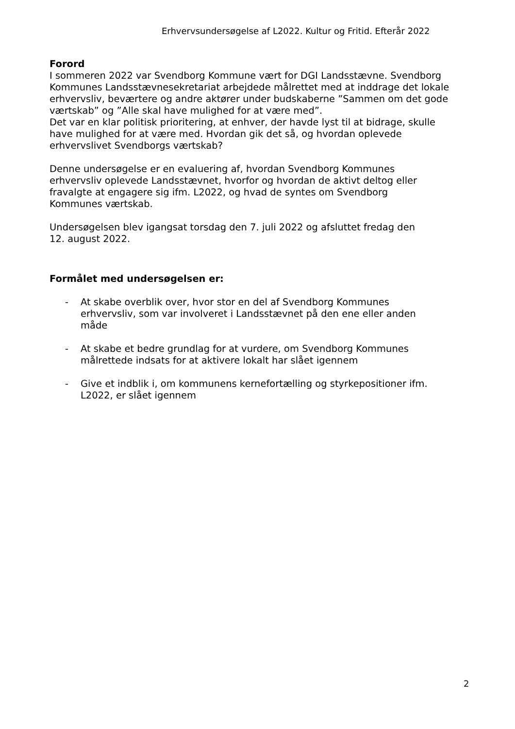Erhvervsundersøgelse af L2022. Kultur og Fritid. Efterår 2022
Forord
I sommeren 2022 var Svendborg Kommune vært for DGI Landsstævne. Svendborg Kommunes Landsstævnesekretariat arbejdede målrettet med at inddrage det lokale erhvervsliv, beværtere og andre aktører under budskaberne ”Sammen om det gode værtskab” og ”Alle skal have mulighed for at være med”.
Det var en klar politisk prioritering, at enhver, der havde lyst til at bidrage, skulle have mulighed for at være med. Hvordan gik det så, og hvordan oplevede erhvervslivet Svendborgs værtskab?
Denne undersøgelse er en evaluering af, hvordan Svendborg Kommunes erhvervsliv oplevede Landsstævnet, hvorfor og hvordan de aktivt deltog eller fravalgte at engagere sig ifm. L2022, og hvad de syntes om Svendborg Kommunes værtskab.
Undersøgelsen blev igangsat torsdag den 7. juli 2022 og afsluttet fredag den 12. august 2022.
Formålet med undersøgelsen er:
- At skabe overblik over, hvor stor en del af Svendborg Kommunes erhvervsliv, som var involveret i Landsstævnet på den ene eller anden måde
- At skabe et bedre grundlag for at vurdere, om Svendborg Kommunes målrettede indsats for at aktivere lokalt har slået igennem
- Give et indblik i, om kommunens kernefortælling og styrkepositioner ifm. L2022, er slået igennem
2